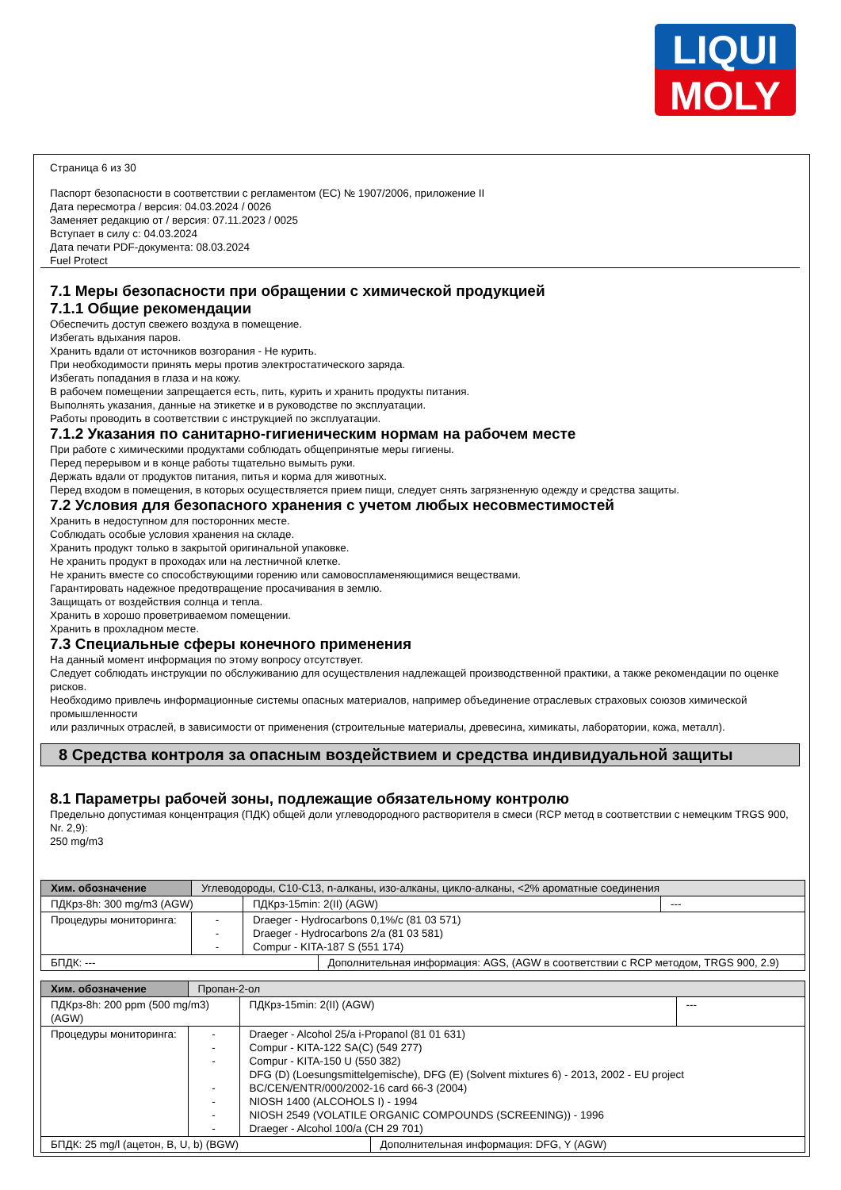LIQUI
MOLY
Страница 6 из 30
Паспорт безопасности в соответствии с регламентом (ЕС) № 1907/2006, приложение II
Дата пересмотра / версия: 04.03.2024 / 0026
Заменяет редакцию от / версия: 07.11.2023 / 0025
Вступает в силу с: 04.03.2024
Дата печати PDF-документа: 08.03.2024
Fuel Protect
7.1 Меры безопасности при обращении с химической продукцией
7.1.1 Общие рекомендации
Обеспечить доступ свежего воздуха в помещение.
Избегать вдыхания паров.
Хранить вдали от источников возгорания - Не курить.
При необходимости принять меры против электростатического заряда.
Избегать попадания в глаза и на кожу.
В рабочем помещении запрещается есть, пить, курить и хранить продукты питания.
Выполнять указания, данные на этикетке и в руководстве по эксплуатации.
Работы проводить в соответствии с инструкцией по эксплуатации.
7.1.2 Указания по санитарно-гигиеническим нормам на рабочем месте
При работе с химическими продуктами соблюдать общепринятые меры гигиены.
Перед перерывом и в конце работы тщательно вымыть руки.
Держать вдали от продуктов питания, питья и корма для животных.
Перед входом в помещения, в которых осуществляется прием пищи, следует снять загрязненную одежду и средства защиты.
7.2 Условия для безопасного хранения с учетом любых несовместимостей
Хранить в недоступном для посторонних месте.
Соблюдать особые условия хранения на складе.
Хранить продукт только в закрытой оригинальной упаковке.
Не хранить продукт в проходах или на лестничной клетке.
Не хранить вместе со способствующими горению или самовоспламеняющимися веществами.
Гарантировать надежное предотвращение просачивания в землю.
Защищать от воздействия солнца и тепла.
Хранить в хорошо проветриваемом помещении.
Хранить в прохладном месте.
7.3 Специальные сферы конечного применения
На данный момент информация по этому вопросу отсутствует.
Следует соблюдать инструкции по обслуживанию для осуществления надлежащей производственной практики, а также рекомендации по оценке рисков.
Необходимо привлечь информационные системы опасных материалов, например объединение отраслевых страховых союзов химической промышленности
или различных отраслей, в зависимости от применения (строительные материалы, древесина, химикаты, лаборатории, кожа, металл).
8 Средства контроля за опасным воздействием и средства индивидуальной защиты
8.1 Параметры рабочей зоны, подлежащие обязательному контролю
Предельно допустимая концентрация (ПДК) общей доли углеводородного растворителя в смеси (RCP метод в соответствии с немецким TRGS 900, Nr. 2,9):
250 mg/m3
| Хим. обозначение | Углеводороды, C10-C13, n-алканы, изо-алканы, цикло-алканы, <2% ароматные соединения | | | |
| ПДКрз-8h: 300 mg/m3 (AGW) | | ПДКрз-15min: 2(II) (AGW) | | --- |
| Процедуры мониторинга: | - - - | Draeger - Hydrocarbons 0,1%/c (81 03 571) Draeger - Hydrocarbons 2/a (81 03 581) Compur - KITA-187 S (551 174) | | |
| БПДК: --- | | | Дополнительная информация: AGS, (AGW в соответствии с RCP методом, TRGS 900, 2.9) | |
| Хим. обозначение | Пропан-2-ол | | | |
| ПДКрз-8h: 200 ppm (500 mg/m3) (AGW) | | ПДКрз-15min: 2(II) (AGW) | | --- |
| Процедуры мониторинга: | - - - - - - - | Draeger - Alcohol 25/a i-Propanol (81 01 631) Compur - KITA-122 SA(C) (549 277) Compur - KITA-150 U (550 382) DFG (D) (Loesungsmittelgemische), DFG (E) (Solvent mixtures 6) - 2013, 2002 - EU project BC/CEN/ENTR/000/2002-16 card 66-3 (2004) NIOSH 1400 (ALCOHOLS I) - 1994 NIOSH 2549 (VOLATILE ORGANIC COMPOUNDS (SCREENING)) - 1996 Draeger - Alcohol 100/a (CH 29 701) | | |
| БПДК: 25 mg/l (ацетон, B, U, b) (BGW) | | | Дополнительная информация: DFG, Y (AGW) | |